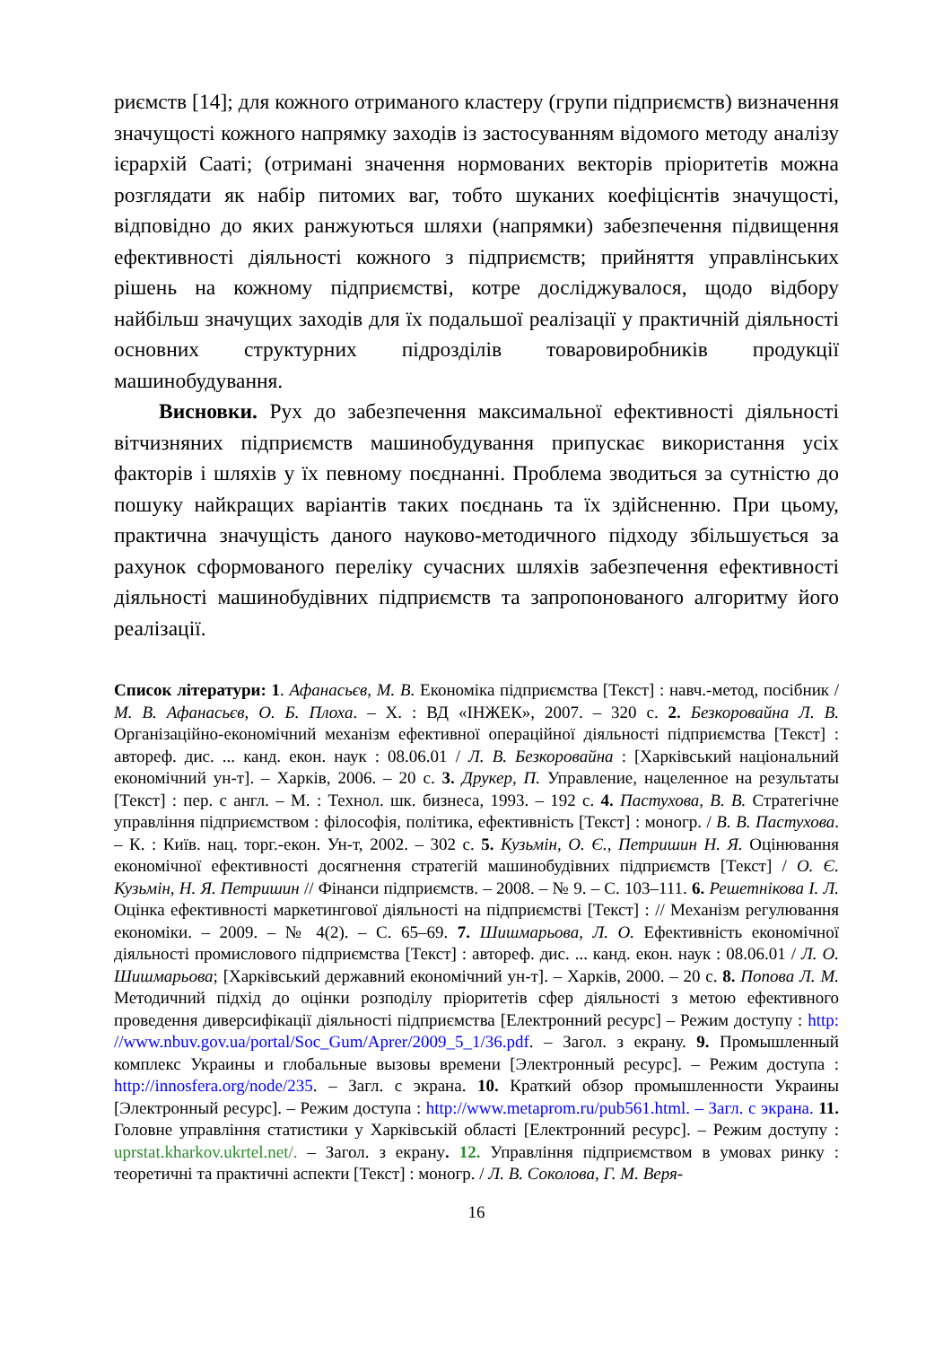риємств [14]; для кожного отриманого кластеру (групи підприємств) визначення значущості кожного напрямку заходів із застосуванням відомого методу аналізу ієрархій Сааті; (отримані значення нормованих векторів пріоритетів можна розглядати як набір питомих ваг, тобто шуканих коефіцієнтів значущості, відповідно до яких ранжуються шляхи (напрямки) забезпечення підвищення ефективності діяльності кожного з підприємств; прийняття управлінських рішень на кожному підприємстві, котре досліджувалося, щодо відбору найбільш значущих заходів для їх подальшої реалізації у практичній діяльності основних структурних підрозділів товаровиробників продукції машинобудування.
Висновки. Рух до забезпечення максимальної ефективності діяльності вітчизняних підприємств машинобудування припускає використання усіх факторів і шляхів у їх певному поєднанні. Проблема зводиться за сутністю до пошуку найкращих варіантів таких поєднань та їх здійсненню. При цьому, практична значущість даного науково-методичного підходу збільшується за рахунок сформованого переліку сучасних шляхів забезпечення ефективності діяльності машинобудівних підприємств та запропонованого алгоритму його реалізації.
Список літератури: 1. Афанасьєв, М. В. Економіка підприємства [Текст] : навч.-метод, посібник / М. В. Афанасьєв, О. Б. Плоха. – Х. : ВД «ІНЖЕК», 2007. – 320 с. 2. Безкоровайна Л. В. Організаційно-економічний механізм ефективної операційної діяльності підприємства [Текст] : автореф. дис. ... канд. екон. наук : 08.06.01 / Л. В. Безкоровайна : [Харківський національний економічний ун-т]. – Харків, 2006. – 20 с. 3. Друкер, П. Управление, нацеленное на результаты [Текст] : пер. с англ. – М. : Технол. шк. бизнеса, 1993. – 192 с. 4. Пастухова, В. В. Стратегічне управління підприємством : філософія, політика, ефективність [Текст] : моногр. / В. В. Пастухова. – К. : Київ. нац. торг.-екон. Ун-т, 2002. – 302 с. 5. Кузьмін, О. Є., Петришин Н. Я. Оцінювання економічної ефективності досягнення стратегій машинобудівних підприємств [Текст] / О. Є. Кузьмін, Н. Я. Петришин // Фінанси підприємств. – 2008. – № 9. – С. 103–111. 6. Решетнікова І. Л. Оцінка ефективності маркетингової діяльності на підприємстві [Текст] : // Механізм регулювання економіки. – 2009. – № 4(2). – С. 65–69. 7. Шишмарьова, Л. О. Ефективність економічної діяльності промислового підприємства [Текст] : автореф. дис. ... канд. екон. наук : 08.06.01 / Л. О. Шишмарьова; [Харківський державний економічний ун-т]. – Харків, 2000. – 20 с. 8. Попова Л. М. Методичний підхід до оцінки розподілу пріоритетів сфер діяльності з метою ефективного проведення диверсифікації діяльності підприємства [Електронний ресурс] – Режим доступу : http: //www.nbuv.gov.ua/portal/Soc_Gum/Aprer/2009_5_1/36.pdf. – Загол. з екрану. 9. Промышленный комплекс Украины и глобальные вызовы времени [Электронный ресурс]. – Режим доступа : http://innosfera.org/node/235. – Загл. с экрана. 10. Краткий обзор промышленности Украины [Электронный ресурс]. – Режим доступа : http://www.metaprom.ru/pub561.html. – Загл. с экрана. 11. Головне управління статистики у Харківській області [Електронний ресурс]. – Режим доступу : uprstat.kharkov.ukrtel.net/. – Загол. з екрану. 12. Управління підприємством в умовах ринку : теоретичні та практичні аспекти [Текст] : моногр. / Л. В. Соколова, Г. М. Веря-
16